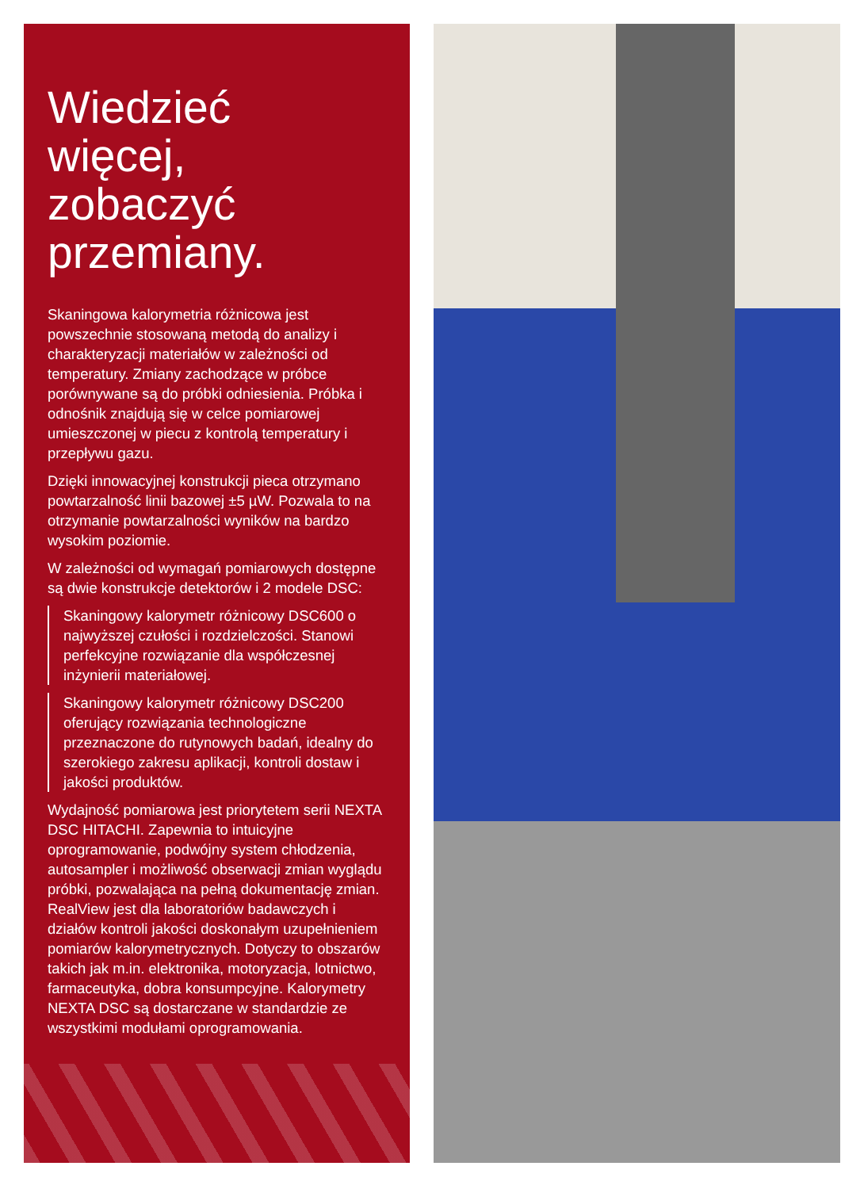Wiedzieć
więcej,
zobaczyć
przemiany.
Skaningowa kalorymetria różnicowa jest powszechnie stosowaną metodą do analizy i charakteryzacji materiałów w zależności od temperatury. Zmiany zachodzące w próbce porównywane są do próbki odniesienia. Próbka i odnośnik znajdują się w celce pomiarowej umieszczonej w piecu z kontrolą temperatury i przepływu gazu.
Dzięki innowacyjnej konstrukcji pieca otrzymano powtarzalność linii bazowej ±5 µW. Pozwala to na otrzymanie powtarzalności wyników na bardzo wysokim poziomie.
W zależności od wymagań pomiarowych dostępne są dwie konstrukcje detektorów i 2 modele DSC:
Skaningowy kalorymetr różnicowy DSC600 o najwyższej czułości i rozdzielczości. Stanowi perfekcyjne rozwiązanie dla współczesnej inżynierii materiałowej.
Skaningowy kalorymetr różnicowy DSC200 oferujący rozwiązania technologiczne przeznaczone do rutynowych badań, idealny do szerokiego zakresu aplikacji, kontroli dostaw i jakości produktów.
Wydajność pomiarowa jest priorytetem serii NEXTA DSC HITACHI. Zapewnia to intuicyjne oprogramowanie, podwójny system chłodzenia, autosampler i możliwość obserwacji zmian wyglądu próbki, pozwalająca na pełną dokumentację zmian. RealView jest dla laboratoriów badawczych i działów kontroli jakości doskonałym uzupełnieniem pomiarów kalorymetrycznych. Dotyczy to obszarów takich jak m.in. elektronika, motoryzacja, lotnictwo, farmaceutyka, dobra konsumpcyjne. Kalorymetry NEXTA DSC są dostarczane w standardzie ze wszystkimi modułami oprogramowania.